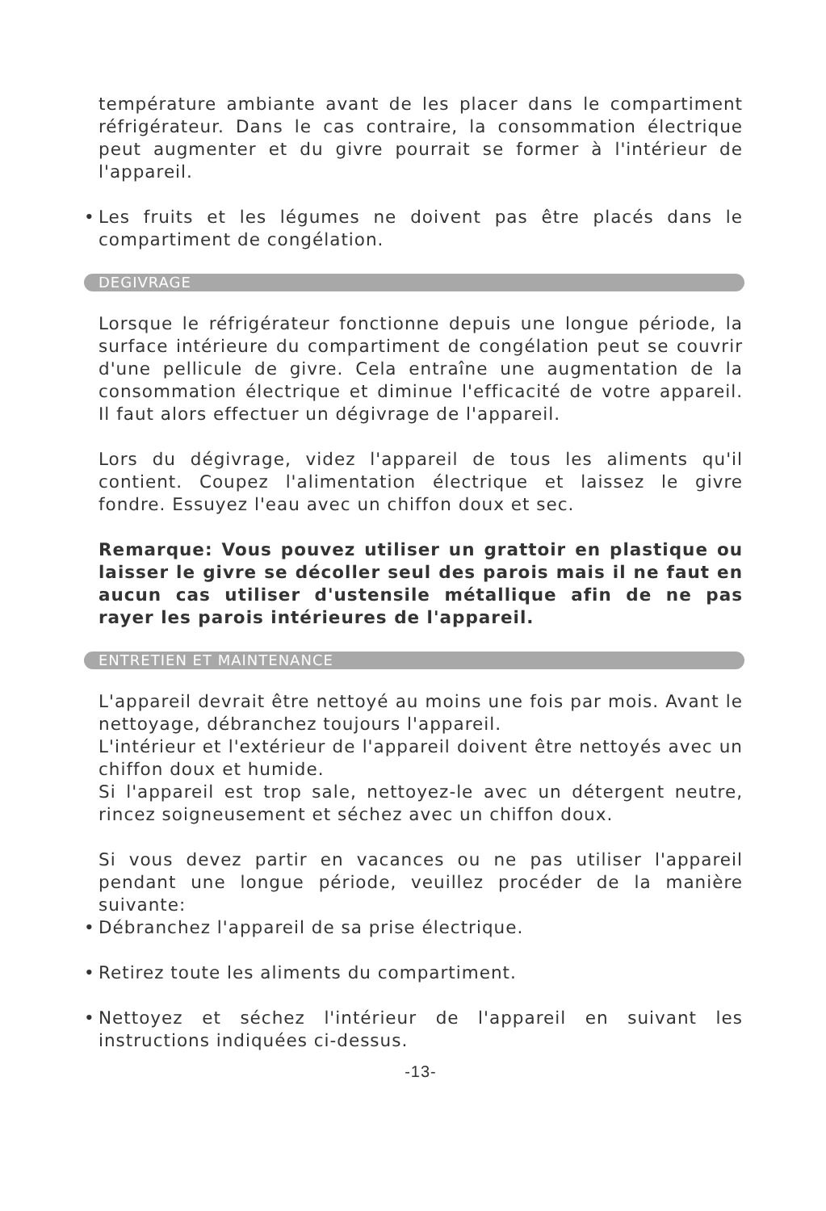température ambiante avant de les placer dans le compartiment réfrigérateur. Dans le cas contraire, la consommation électrique peut augmenter et du givre pourrait se former à l'intérieur de l'appareil.
• Les fruits et les légumes ne doivent pas être placés dans le compartiment de congélation.
DEGIVRAGE
Lorsque le réfrigérateur fonctionne depuis une longue période, la surface intérieure du compartiment de congélation peut se couvrir d'une pellicule de givre. Cela entraîne une augmentation de la consommation électrique et diminue l'efficacité de votre appareil. Il faut alors effectuer un dégivrage de l'appareil.
Lors du dégivrage, videz l'appareil de tous les aliments qu'il contient. Coupez l'alimentation électrique et laissez le givre fondre. Essuyez l'eau avec un chiffon doux et sec.
Remarque: Vous pouvez utiliser un grattoir en plastique ou laisser le givre se décoller seul des parois mais il ne faut en aucun cas utiliser d'ustensile métallique afin de ne pas rayer les parois intérieures de l'appareil.
ENTRETIEN ET MAINTENANCE
L'appareil devrait être nettoyé au moins une fois par mois. Avant le nettoyage, débranchez toujours l'appareil.
L'intérieur et l'extérieur de l'appareil doivent être nettoyés avec un chiffon doux et humide.
Si l'appareil est trop sale, nettoyez-le avec un détergent neutre, rincez soigneusement et séchez avec un chiffon doux.
Si vous devez partir en vacances ou ne pas utiliser l'appareil pendant une longue période, veuillez procéder de la manière suivante:
• Débranchez l'appareil de sa prise électrique.
• Retirez toute les aliments du compartiment.
• Nettoyez et séchez l'intérieur de l'appareil en suivant les instructions indiquées ci-dessus.
-13-